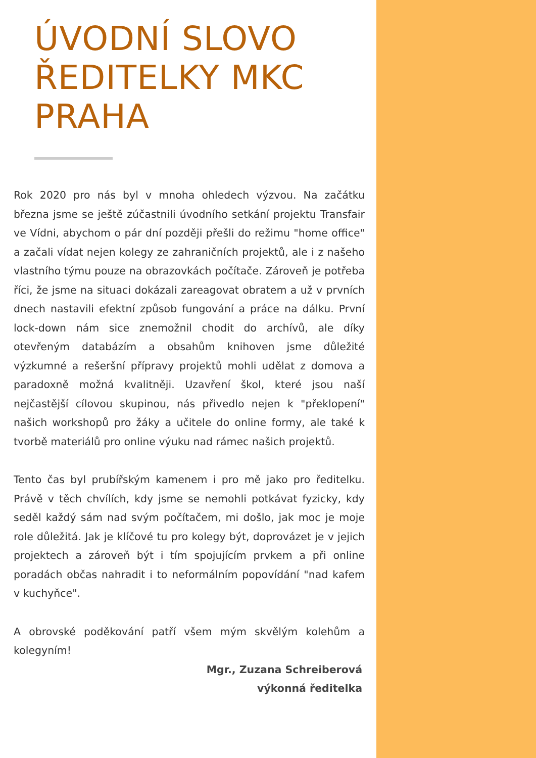ÚVODNÍ SLOVO ŘEDITELKY MKC PRAHA
Rok 2020 pro nás byl v mnoha ohledech výzvou. Na začátku března jsme se ještě zúčastnili úvodního setkání projektu Transfair ve Vídni, abychom o pár dní později přešli do režimu "home office" a začali vídat nejen kolegy ze zahraničních projektů, ale i z našeho vlastního týmu pouze na obrazovkách počítače. Zároveň je potřeba říci, že jsme na situaci dokázali zareagovat obratem a už v prvních dnech nastavili efektní způsob fungování a práce na dálku. První lock-down nám sice znemožnil chodit do archívů, ale díky otevřeným databázím a obsahům knihoven jsme důležité výzkumné a rešeršní přípravy projektů mohli udělat z domova a paradoxně možná kvalitněji. Uzavření škol, které jsou naší nejčastější cílovou skupinou, nás přivedlo nejen k "překlopení" našich workshopů pro žáky a učitele do online formy, ale také k tvorbě materiálů pro online výuku nad rámec našich projektů.
Tento čas byl prubířským kamenem i pro mě jako pro ředitelku. Právě v těch chvílích, kdy jsme se nemohli potkávat fyzicky, kdy seděl každý sám nad svým počítačem, mi došlo, jak moc je moje role důležitá. Jak je klíčové tu pro kolegy být, doprovázet je v jejich projektech a zároveň být i tím spojujícím prvkem a při online poradách občas nahradit i to neformálním popovídání "nad kafem v kuchyňce".
A obrovské poděkování patří všem mým skvělým kolehům a kolegyním!
Mgr., Zuzana Schreiberová
výkonná ředitelka